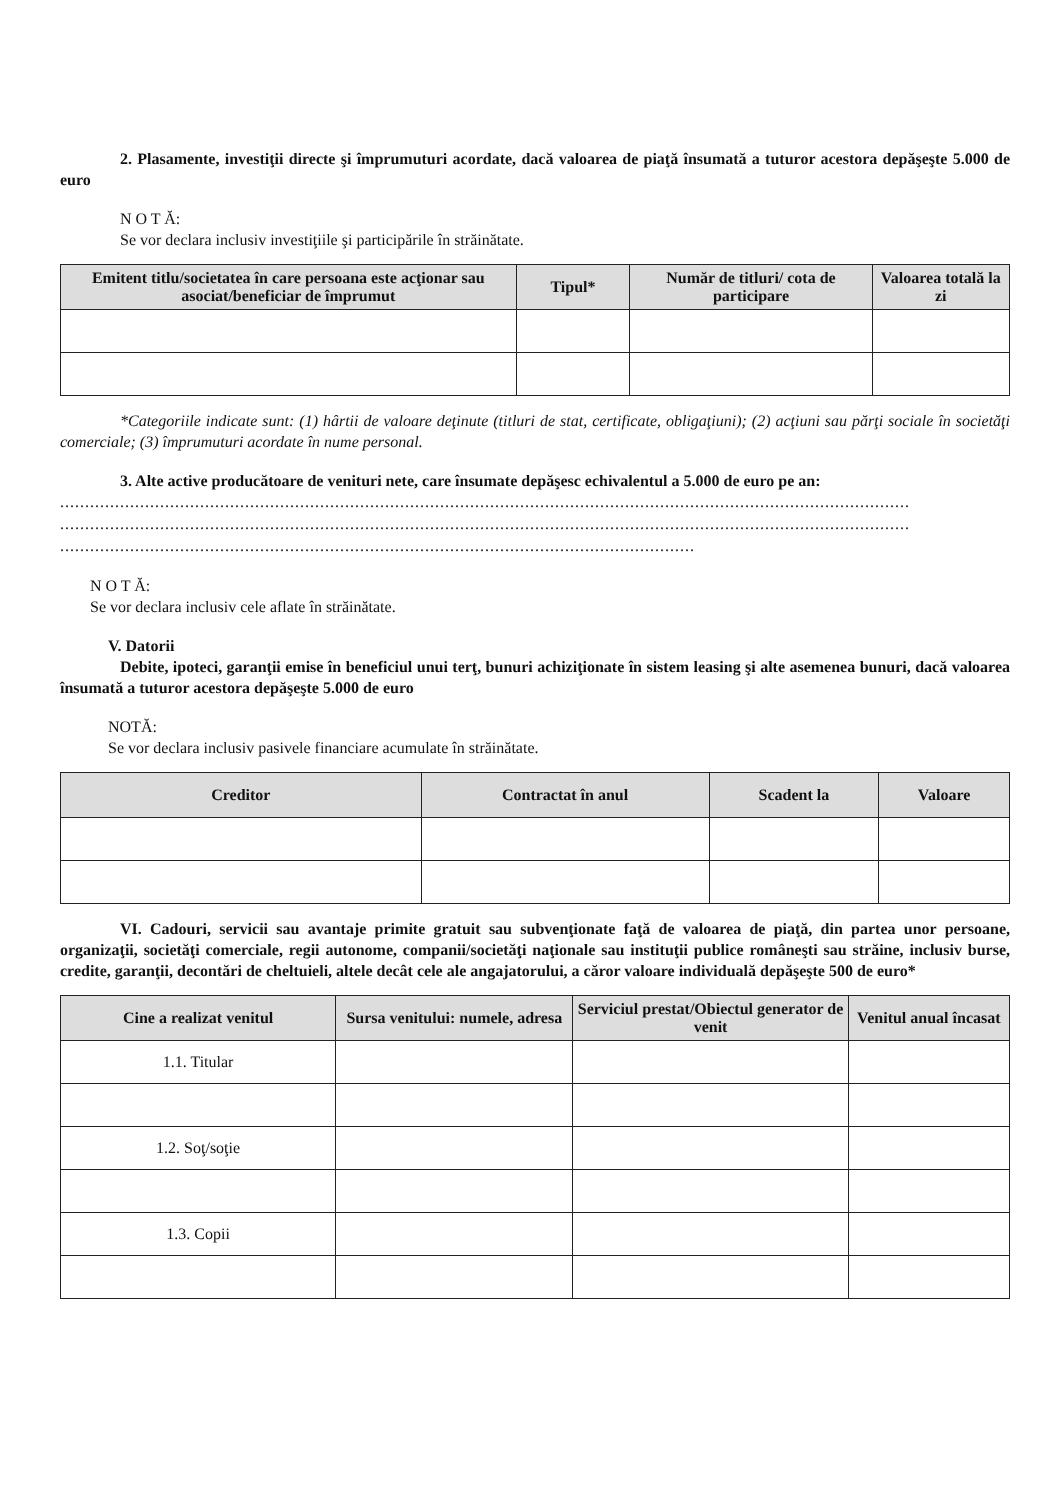2. Plasamente, investiţii directe şi împrumuturi acordate, dacă valoarea de piaţă însumată a tuturor acestora depăşeşte 5.000 de euro
N O T Ă:
Se vor declara inclusiv investiţiile şi participările în străinătate.
| Emitent titlu/societatea în care persoana este acţionar sau asociat/beneficiar de împrumut | Tipul* | Număr de titluri/ cota de participare | Valoarea totală la zi |
| --- | --- | --- | --- |
*Categoriile indicate sunt: (1) hârtii de valoare deţinute (titluri de stat, certificate, obligaţiuni); (2) acţiuni sau părţi sociale în societăţi comerciale; (3) împrumuturi acordate în nume personal.
3. Alte active producătoare de venituri nete, care însumate depăşesc echivalentul a 5.000 de euro pe an:
..........................................................................................................................................................................
..........................................................................................................................................................................
...............................................................................................................................
N O T Ă:
Se vor declara inclusiv cele aflate în străinătate.
V. Datorii
Debite, ipoteci, garanţii emise în beneficiul unui terţ, bunuri achiziţionate în sistem leasing şi alte asemenea bunuri, dacă valoarea însumată a tuturor acestora depăşeşte 5.000 de euro
NOTĂ:
Se vor declara inclusiv pasivele financiare acumulate în străinătate.
| Creditor | Contractat în anul | Scadent la | Valoare |
| --- | --- | --- | --- |
VI. Cadouri, servicii sau avantaje primite gratuit sau subvenţionate faţă de valoarea de piaţă, din partea unor persoane, organizaţii, societăţi comerciale, regii autonome, companii/societăţi naţionale sau instituţii publice româneşti sau străine, inclusiv burse, credite, garanţii, decontări de cheltuieli, altele decât cele ale angajatorului, a căror valoare individuală depăşeşte 500 de euro*
| Cine a realizat venitul | Sursa venitului: numele, adresa | Serviciul prestat/Obiectul generator de venit | Venitul anual încasat |
| --- | --- | --- | --- |
| 1.1. Titular | | | |
| 1.2. Soţ/soţie | | | |
| 1.3. Copii | | | |